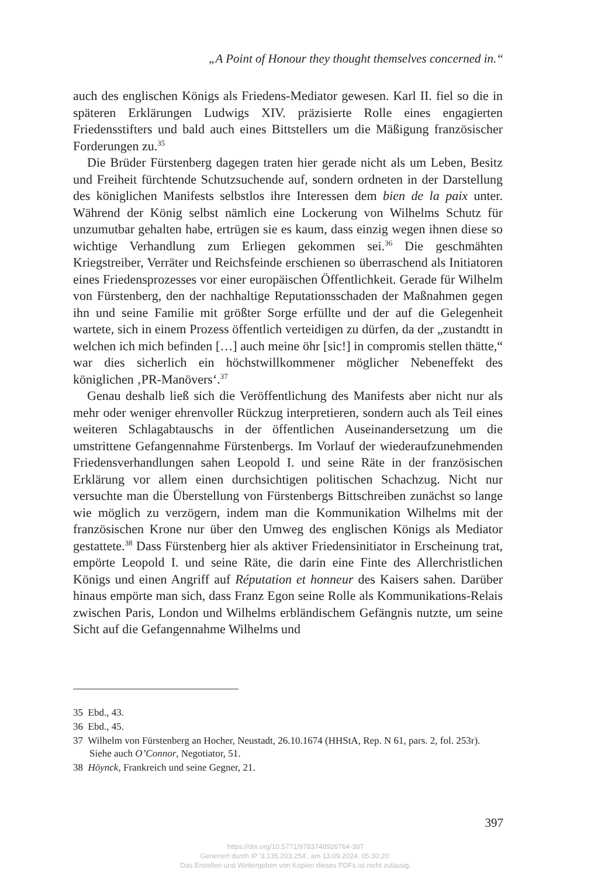„A Point of Honour they thought themselves concerned in.“
auch des englischen Königs als Friedens-Mediator gewesen. Karl II. fiel so die in späteren Erklärungen Ludwigs XIV. präzisierte Rolle eines engagierten Friedensstifters und bald auch eines Bittstellers um die Mäßigung französischer Forderungen zu.<sup>35</sup>
Die Brüder Fürstenberg dagegen traten hier gerade nicht als um Leben, Besitz und Freiheit fürchtende Schutzsuchende auf, sondern ordneten in der Darstellung des königlichen Manifests selbstlos ihre Interessen dem bien de la paix unter. Während der König selbst nämlich eine Lockerung von Wilhelms Schutz für unzumutbar gehalten habe, ertrügen sie es kaum, dass einzig wegen ihnen diese so wichtige Verhandlung zum Erliegen gekommen sei.<sup>36</sup> Die geschmähten Kriegstreiber, Verräter und Reichsfeinde erschienen so überraschend als Initiatoren eines Friedensprozesses vor einer europäischen Öffentlichkeit. Gerade für Wilhelm von Fürstenberg, den der nachhaltige Reputationsschaden der Maßnahmen gegen ihn und seine Familie mit größter Sorge erfüllte und der auf die Gelegenheit wartete, sich in einem Prozess öffentlich verteidigen zu dürfen, da der „zustandtt in welchen ich mich befinden […] auch meine öhr [sic!] in compromis stellen thätte,“ war dies sicherlich ein höchstwillkommener möglicher Nebeneffekt des königlichen ‚PR-Manövers‘.<sup>37</sup>
Genau deshalb ließ sich die Veröffentlichung des Manifests aber nicht nur als mehr oder weniger ehrenvoller Rückzug interpretieren, sondern auch als Teil eines weiteren Schlagabtauschs in der öffentlichen Auseinandersetzung um die umstrittene Gefangennahme Fürstenbergs. Im Vorlauf der wiederaufzunehmenden Friedensverhandlungen sahen Leopold I. und seine Räte in der französischen Erklärung vor allem einen durchsichtigen politischen Schachzug. Nicht nur versuchte man die Überstellung von Fürstenbergs Bittschreiben zunächst so lange wie möglich zu verzögern, indem man die Kommunikation Wilhelms mit der französischen Krone nur über den Umweg des englischen Königs als Mediator gestattete.<sup>38</sup> Dass Fürstenberg hier als aktiver Friedensinitiator in Erscheinung trat, empörte Leopold I. und seine Räte, die darin eine Finte des Allerchristlichen Königs und einen Angriff auf Réputation et honneur des Kaisers sahen. Darüber hinaus empörte man sich, dass Franz Egon seine Rolle als Kommunikations-Relais zwischen Paris, London und Wilhelms erbländischem Gefängnis nutzte, um seine Sicht auf die Gefangennahme Wilhelms und
35 Ebd., 43.
36 Ebd., 45.
37 Wilhelm von Fürstenberg an Hocher, Neustadt, 26.10.1674 (HHStA, Rep. N 61, pars. 2, fol. 253r). Siehe auch O’Connor, Negotiator, 51.
38 Höynck, Frankreich und seine Gegner, 21.
397
https://doi.org/10.5771/9783748926764-387
Generiert durch IP '3.135.203.254', am 13.09.2024, 05:30:20.
Das Erstellen und Weitergeben von Kopien dieses PDFs ist nicht zulässig.